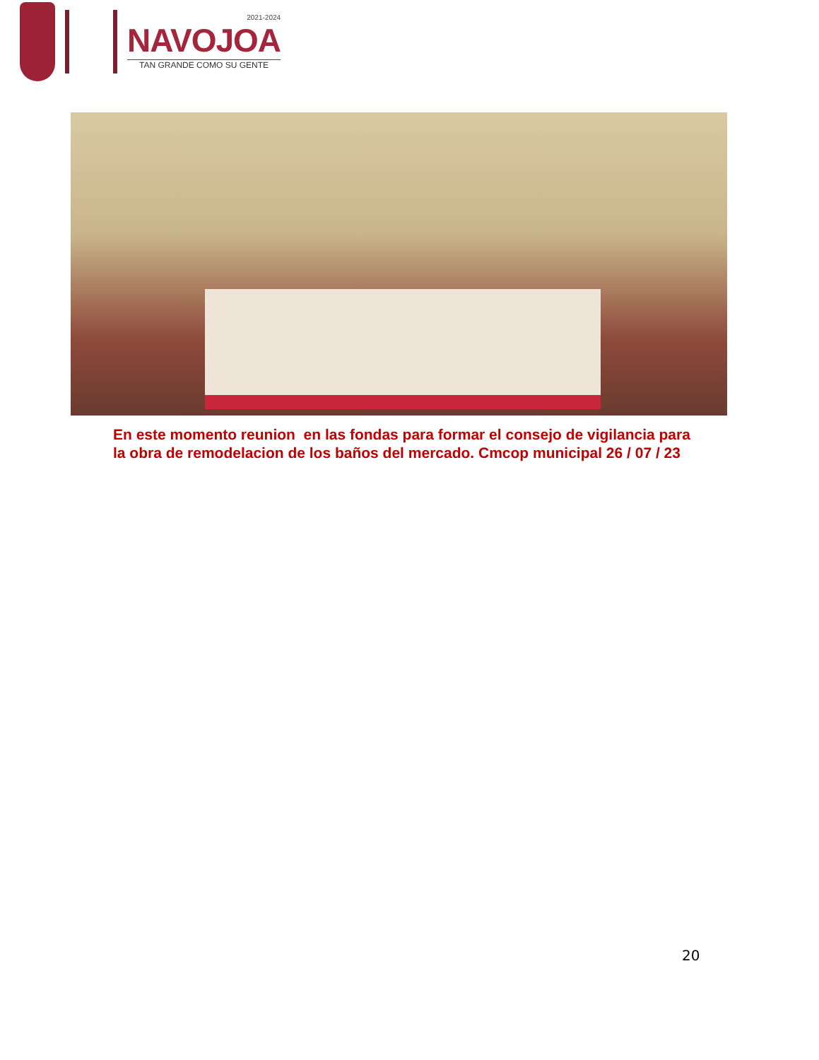2021-2024
NAVOJOA
TAN GRANDE COMO SU GENTE
En este momento reunion en las fondas para formar el consejo de vigilancia para
la obra de remodelacion de los baños del mercado. Cmcop municipal 26 / 07 / 23
20